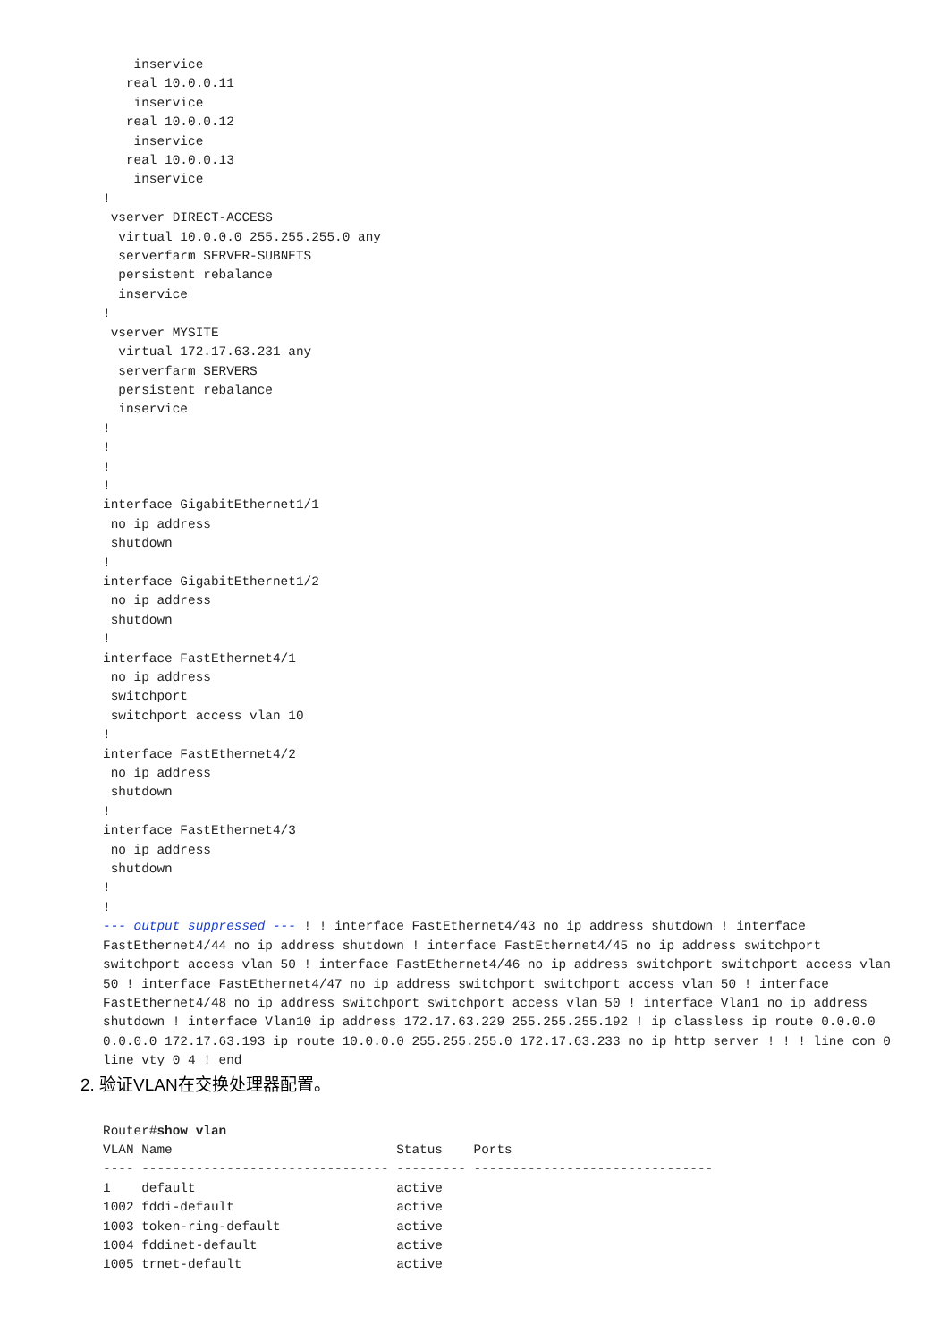inservice
   real 10.0.0.11
    inservice
   real 10.0.0.12
    inservice
   real 10.0.0.13
    inservice
!
 vserver DIRECT-ACCESS
  virtual 10.0.0.0 255.255.255.0 any
  serverfarm SERVER-SUBNETS
  persistent rebalance
  inservice
!
 vserver MYSITE
  virtual 172.17.63.231 any
  serverfarm SERVERS
  persistent rebalance
  inservice
!
!
!
!
interface GigabitEthernet1/1
 no ip address
 shutdown
!
interface GigabitEthernet1/2
 no ip address
 shutdown
!
interface FastEthernet4/1
 no ip address
 switchport
 switchport access vlan 10
!
interface FastEthernet4/2
 no ip address
 shutdown
!
interface FastEthernet4/3
 no ip address
 shutdown
!
!
--- output suppressed --- ! ! interface FastEthernet4/43 no ip address shutdown ! interface FastEthernet4/44 no ip address shutdown ! interface FastEthernet4/45 no ip address switchport switchport access vlan 50 ! interface FastEthernet4/46 no ip address switchport switchport access vlan 50 ! interface FastEthernet4/47 no ip address switchport switchport access vlan 50 ! interface FastEthernet4/48 no ip address switchport switchport access vlan 50 ! interface Vlan1 no ip address shutdown ! interface Vlan10 ip address 172.17.63.229 255.255.255.192 ! ip classless ip route 0.0.0.0 0.0.0.0 172.17.63.193 ip route 10.0.0.0 255.255.255.0 172.17.63.233 no ip http server ! ! ! line con 0 line vty 0 4 ! end
2. 验证VLAN在交换处理器配置。
Router#show vlan
VLAN Name                             Status    Ports
---- -------------------------------- --------- -------------------------------
1    default                          active
1002 fddi-default                     active
1003 token-ring-default               active
1004 fddinet-default                  active
1005 trnet-default                    active